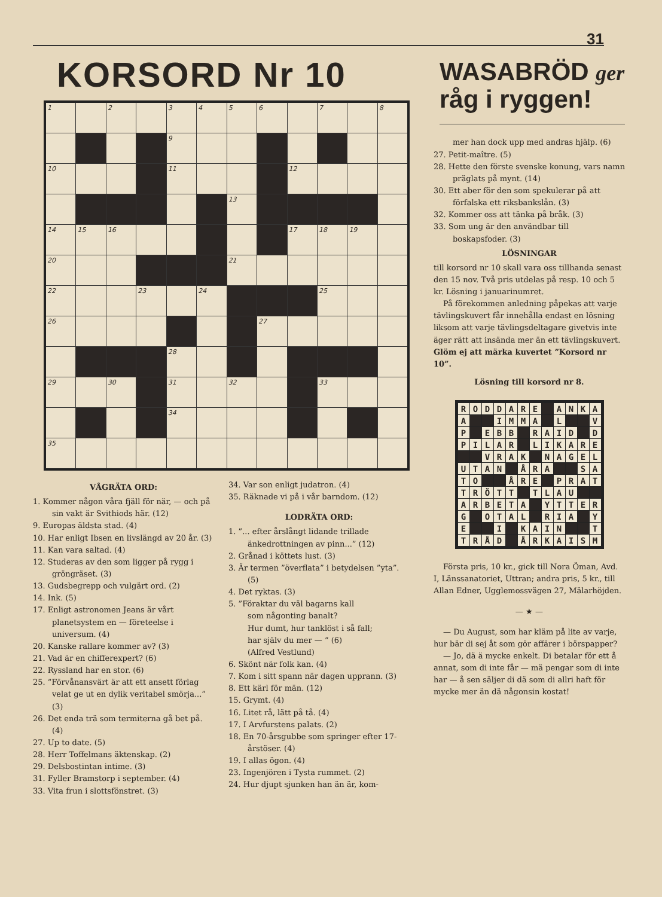31
KORSORD Nr 10
| 1 | | 2 | | 3 | 4 | 5 | 6 | | 7 | | 8 |
| | | | | 9 | | | | | | | |
| 10 | | | | 11 | | | | 12 | | | |
| | | | | | | 13 | | | | | |
| 14 | 15 | 16 | | | | | | 17 | 18 | 19 | |
| 20 | | | | | | 21 | | | | | |
| 22 | | | 23 | | 24 | | | | 25 | | |
| 26 | | | | | | | 27 | | | | |
| | | | | 28 | | | | | | | |
| 29 | | 30 | | 31 | | 32 | | | 33 | | |
| | | | | 34 | | | | | | | |
| 35 | | | | | | | | | | | |
VÅGRÄTA ORD:
1. Kommer någon våra fjäll för när, — och på sin vakt är Svithiods här. (12)
9. Europas äldsta stad. (4)
10. Har enligt Ibsen en livslängd av 20 år. (3)
11. Kan vara saltad. (4)
12. Studeras av den som ligger på rygg i gröngräset. (3)
13. Gudsbegrepp och vulgärt ord. (2)
14. Ink. (5)
17. Enligt astronomen Jeans är vårt planetsystem en — företeelse i universum. (4)
20. Kanske rallare kommer av? (3)
21. Vad är en chifferexpert? (6)
22. Ryssland har en stor. (6)
25. ”Förvånansvärt är att ett ansett förlag velat ge ut en dylik veritabel smörja...” (3)
26. Det enda trä som termiterna gå bet på. (4)
27. Up to date. (5)
28. Herr Toffelmans äktenskap. (2)
29. Delsbostintan intime. (3)
31. Fyller Bramstorp i september. (4)
33. Vita frun i slottsfönstret. (3)
34. Var son enligt judatron. (4)
35. Räknade vi på i vår barndom. (12)
LODRÄTA ORD:
1. ”... efter årslångt lidande trillade änkedrottningen av pinn...” (12)
2. Grånad i köttets lust. (3)
3. Är termen ”överflata” i betydelsen ”yta”. (5)
4. Det ryktas. (3)
5. ”Föraktar du väl bagarns kall
som någonting banalt?
Hur dumt, hur tanklöst i så fall;
har själv du mer — ” (6)
(Alfred Vestlund)
6. Skönt när folk kan. (4)
7. Kom i sitt spann när dagen upprann. (3)
8. Ett kärl för män. (12)
15. Grymt. (4)
16. Litet rå, lätt på tå. (4)
17. I Arvfurstens palats. (2)
18. En 70-årsgubbe som springer efter 17-årstöser. (4)
19. I allas ögon. (4)
23. Ingenjören i Tysta rummet. (2)
24. Hur djupt sjunken han än är, kom-
WASABRÖD ger
råg i ryggen!
mer han dock upp med andras hjälp. (6)
27. Petit-maître. (5)
28. Hette den förste svenske konung, vars namn präglats på mynt. (14)
30. Ett aber för den som spekulerar på att förfalska ett riksbankslån. (3)
32. Kommer oss att tänka på bråk. (3)
33. Som ung är den användbar till boskapsfoder. (3)
LÖSNINGAR
till korsord nr 10 skall vara oss tillhanda senast den 15 nov. Två pris utdelas på resp. 10 och 5 kr. Lösning i januarinumret.
På förekommen anledning påpekas att varje tävlingskuvert får innehålla endast en lösning liksom att varje tävlingsdeltagare givetvis inte äger rätt att insända mer än ett tävlingskuvert. Glöm ej att märka kuvertet ”Korsord nr 10”.
Lösning till korsord nr 8.
| R | O | D | D | A | R | E | | A | N | K | A |
| A | | | I | M | M | A | | L | | | V |
| P | | E | B | B | | R | A | I | D | | D |
| P | I | L | A | R | | L | I | K | A | R | E |
| | | V | R | A | K | | N | A | G | E | L |
| U | T | A | N | | Å | R | A | | | S | A |
| T | O | | | Å | R | E | | P | R | A | T |
| T | R | Ö | T | T | | T | L | A | U | | |
| A | R | B | E | T | A | | Y | T | T | E | R |
| G | | O | T | A | L | | R | I | A | | Y |
| E | | | I | | K | A | I | N | | | T |
| T | R | Å | D | | Å | R | K | A | I | S | M |
Första pris, 10 kr., gick till Nora Öman, Avd. I, Länssanatoriet, Uttran; andra pris, 5 kr., till Allan Edner, Ugglemossvägen 27, Mälarhöjden.
— ★ —
— Du August, som har kläm på lite av varje, hur bär di sej åt som gör affärer i börspapper?
— Jo, dä ä mycke enkelt. Di betalar för ett å annat, som di inte får — mä pengar som di inte har — å sen säljer di dä som di allri haft för mycke mer än dä någonsin kostat!